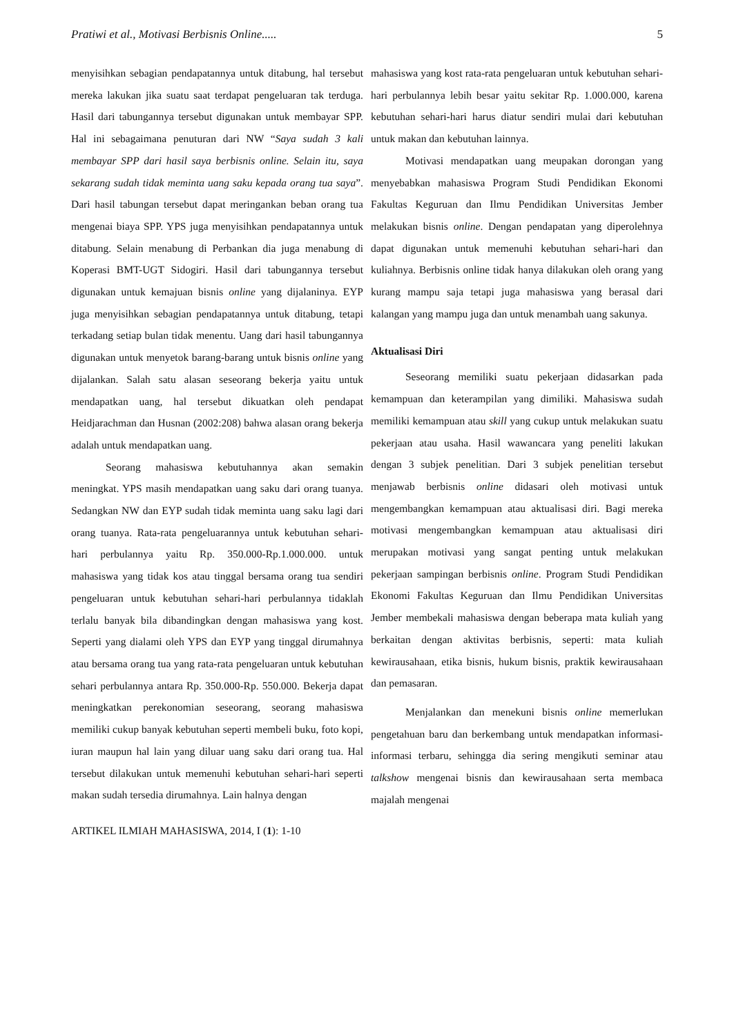Pratiwi et al., Motivasi Berbisnis Online..... 5
menyisihkan sebagian pendapatannya untuk ditabung, hal tersebut mereka lakukan jika suatu saat terdapat pengeluaran tak terduga. Hasil dari tabungannya tersebut digunakan untuk membayar SPP. Hal ini sebagaimana penuturan dari NW “Saya sudah 3 kali membayar SPP dari hasil saya berbisnis online. Selain itu, saya sekarang sudah tidak meminta uang saku kepada orang tua saya”. Dari hasil tabungan tersebut dapat meringankan beban orang tua mengenai biaya SPP. YPS juga menyisihkan pendapatannya untuk ditabung. Selain menabung di Perbankan dia juga menabung di Koperasi BMT-UGT Sidogiri. Hasil dari tabungannya tersebut digunakan untuk kemajuan bisnis online yang dijalaninya. EYP juga menyisihkan sebagian pendapatannya untuk ditabung, tetapi terkadang setiap bulan tidak menentu. Uang dari hasil tabungannya digunakan untuk menyetok barang-barang untuk bisnis online yang dijalankan. Salah satu alasan seseorang bekerja yaitu untuk mendapatkan uang, hal tersebut dikuatkan oleh pendapat Heidjarachman dan Husnan (2002:208) bahwa alasan orang bekerja adalah untuk mendapatkan uang.
Seorang mahasiswa kebutuhannya akan semakin meningkat. YPS masih mendapatkan uang saku dari orang tuanya. Sedangkan NW dan EYP sudah tidak meminta uang saku lagi dari orang tuanya. Rata-rata pengeluarannya untuk kebutuhan sehari-hari perbulannya yaitu Rp. 350.000-Rp.1.000.000. untuk mahasiswa yang tidak kos atau tinggal bersama orang tua sendiri pengeluaran untuk kebutuhan sehari-hari perbulannya tidaklah terlalu banyak bila dibandingkan dengan mahasiswa yang kost. Seperti yang dialami oleh YPS dan EYP yang tinggal dirumahnya atau bersama orang tua yang rata-rata pengeluaran untuk kebutuhan sehari perbulannya antara Rp. 350.000-Rp. 550.000. Bekerja dapat meningkatkan perekonomian seseorang, seorang mahasiswa memiliki cukup banyak kebutuhan seperti membeli buku, foto kopi, iuran maupun hal lain yang diluar uang saku dari orang tua. Hal tersebut dilakukan untuk memenuhi kebutuhan sehari-hari seperti makan sudah tersedia dirumahnya. Lain halnya dengan
mahasiswa yang kost rata-rata pengeluaran untuk kebutuhan sehari-hari perbulannya lebih besar yaitu sekitar Rp. 1.000.000, karena kebutuhan sehari-hari harus diatur sendiri mulai dari kebutuhan untuk makan dan kebutuhan lainnya.
Motivasi mendapatkan uang meupakan dorongan yang menyebabkan mahasiswa Program Studi Pendidikan Ekonomi Fakultas Keguruan dan Ilmu Pendidikan Universitas Jember melakukan bisnis online. Dengan pendapatan yang diperolehnya dapat digunakan untuk memenuhi kebutuhan sehari-hari dan kuliahnya. Berbisnis online tidak hanya dilakukan oleh orang yang kurang mampu saja tetapi juga mahasiswa yang berasal dari kalangan yang mampu juga dan untuk menambah uang sakunya.
Aktualisasi Diri
Seseorang memiliki suatu pekerjaan didasarkan pada kemampuan dan keterampilan yang dimiliki. Mahasiswa sudah memiliki kemampuan atau skill yang cukup untuk melakukan suatu pekerjaan atau usaha. Hasil wawancara yang peneliti lakukan dengan 3 subjek penelitian. Dari 3 subjek penelitian tersebut menjawab berbisnis online didasari oleh motivasi untuk mengembangkan kemampuan atau aktualisasi diri. Bagi mereka motivasi mengembangkan kemampuan atau aktualisasi diri merupakan motivasi yang sangat penting untuk melakukan pekerjaan sampingan berbisnis online. Program Studi Pendidikan Ekonomi Fakultas Keguruan dan Ilmu Pendidikan Universitas Jember membekali mahasiswa dengan beberapa mata kuliah yang berkaitan dengan aktivitas berbisnis, seperti: mata kuliah kewirausahaan, etika bisnis, hukum bisnis, praktik kewirausahaan dan pemasaran.
Menjalankan dan menekuni bisnis online memerlukan pengetahuan baru dan berkembang untuk mendapatkan informasi-informasi terbaru, sehingga dia sering mengikuti seminar atau talkshow mengenai bisnis dan kewirausahaan serta membaca majalah mengenai
ARTIKEL ILMIAH MAHASISWA, 2014, I (1): 1-10